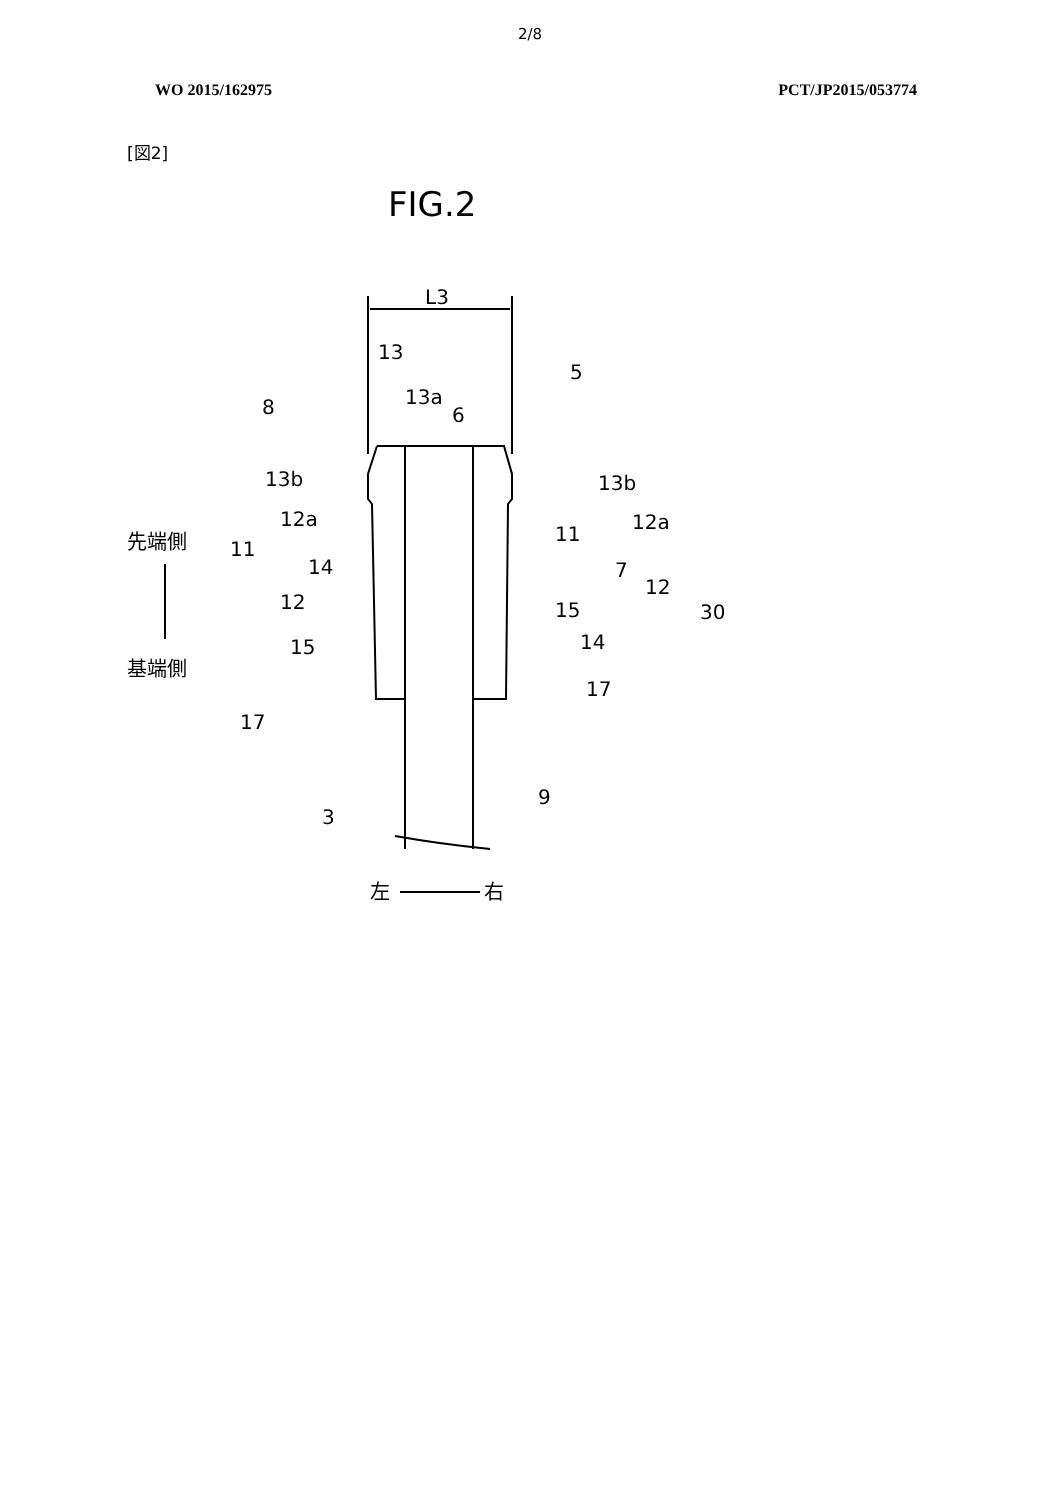2/8
WO 2015/162975 PCT/JP2015/053774
[図2]
FIG.2
L3
13
13a
6
5
8
13b
13b
12a
12a
11
11
14
7
12
12
15
30
15
14
17
17
3
9
先端側
基端側
左
右